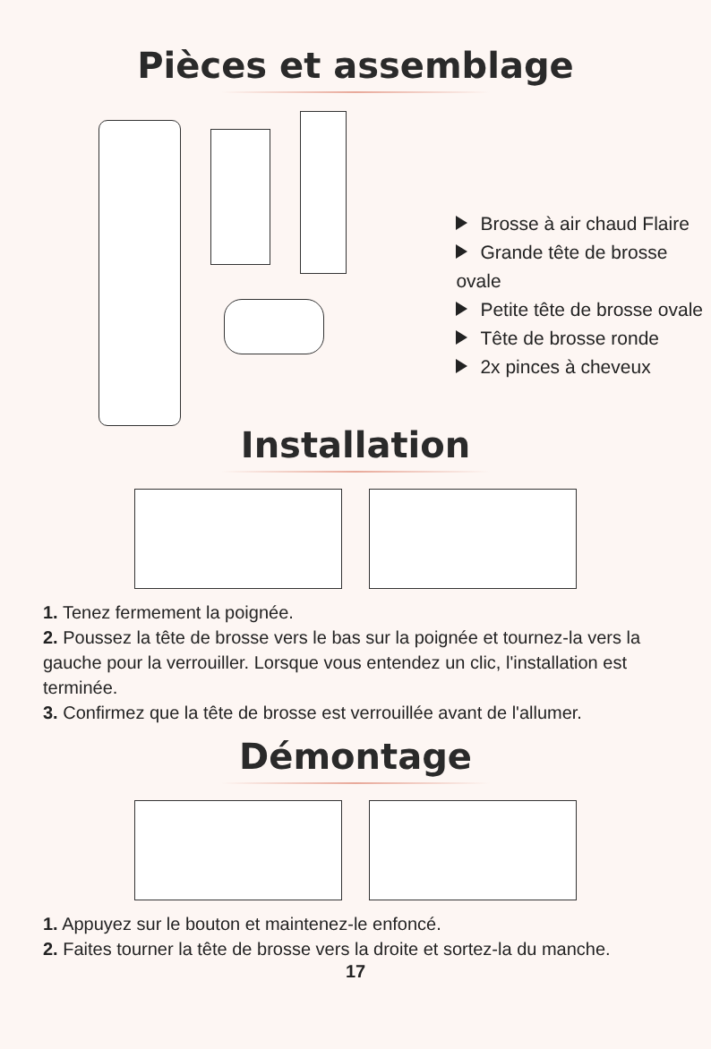Pièces et assemblage
Brosse à air chaud Flaire
Grande tête de brosse ovale
Petite tête de brosse ovale
Tête de brosse ronde
2x pinces à cheveux
Installation
1. Tenez fermement la poignée.
2. Poussez la tête de brosse vers le bas sur la poignée et tournez-la vers la gauche pour la verrouiller. Lorsque vous entendez un clic, l'installation est terminée.
3. Confirmez que la tête de brosse est verrouillée avant de l'allumer.
Démontage
1. Appuyez sur le bouton et maintenez-le enfoncé.
2. Faites tourner la tête de brosse vers la droite et sortez-la du manche.
17